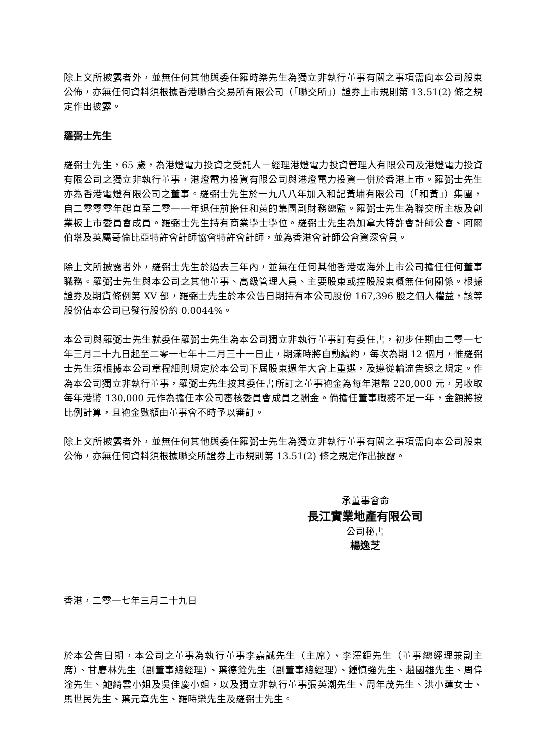除上文所披露者外，並無任何其他與委任羅時樂先生為獨立非執行董事有關之事項需向本公司股東公佈，亦無任何資料須根據香港聯合交易所有限公司（「聯交所」）證券上市規則第 13.51(2) 條之規定作出披露。
羅弼士先生
羅弼士先生，65 歲，為港燈電力投資之受託人－經理港燈電力投資管理人有限公司及港燈電力投資有限公司之獨立非執行董事，港燈電力投資有限公司與港燈電力投資一併於香港上市。羅弼士先生亦為香港電燈有限公司之董事。羅弼士先生於一九八八年加入和記黃埔有限公司（「和黃」）集團，自二零零零年起直至二零一一年退任前擔任和黃的集團副財務總監。羅弼士先生為聯交所主板及創業板上市委員會成員。羅弼士先生持有商業學士學位。羅弼士先生為加拿大特許會計師公會、阿爾伯塔及英屬哥倫比亞特許會計師協會特許會計師，並為香港會計師公會資深會員。
除上文所披露者外，羅弼士先生於過去三年內，並無在任何其他香港或海外上市公司擔任任何董事職務。羅弼士先生與本公司之其他董事、高級管理人員、主要股東或控股股東概無任何關係。根據證券及期貨條例第 XV 部，羅弼士先生於本公告日期持有本公司股份 167,396 股之個人權益，該等股份佔本公司已發行股份約 0.0044%。
本公司與羅弼士先生就委任羅弼士先生為本公司獨立非執行董事訂有委任書，初步任期由二零一七年三月二十九日起至二零一七年十二月三十一日止，期滿時將自動續約，每次為期 12 個月，惟羅弼士先生須根據本公司章程細則規定於本公司下屆股東週年大會上重選，及遵從輪流告退之規定。作為本公司獨立非執行董事，羅弼士先生按其委任書所訂之董事袍金為每年港幣 220,000 元，另收取每年港幣 130,000 元作為擔任本公司審核委員會成員之酬金。倘擔任董事職務不足一年，金額將按比例計算，且袍金數額由董事會不時予以審訂。
除上文所披露者外，並無任何其他與委任羅弼士先生為獨立非執行董事有關之事項需向本公司股東公佈，亦無任何資料須根據聯交所證券上市規則第 13.51(2) 條之規定作出披露。
承董事會命
長江實業地產有限公司
公司秘書
楊逸芝
香港，二零一七年三月二十九日
於本公告日期，本公司之董事為執行董事李嘉誠先生（主席）、李澤鉅先生（董事總經理兼副主席）、甘慶林先生（副董事總經理）、葉德銓先生（副董事總經理）、鍾慎強先生、趙國雄先生、周偉淦先生、鮑綺雲小姐及吳佳慶小姐，以及獨立非執行董事張英潮先生、周年茂先生、洪小蓮女士、馬世民先生、葉元章先生、羅時樂先生及羅弼士先生。